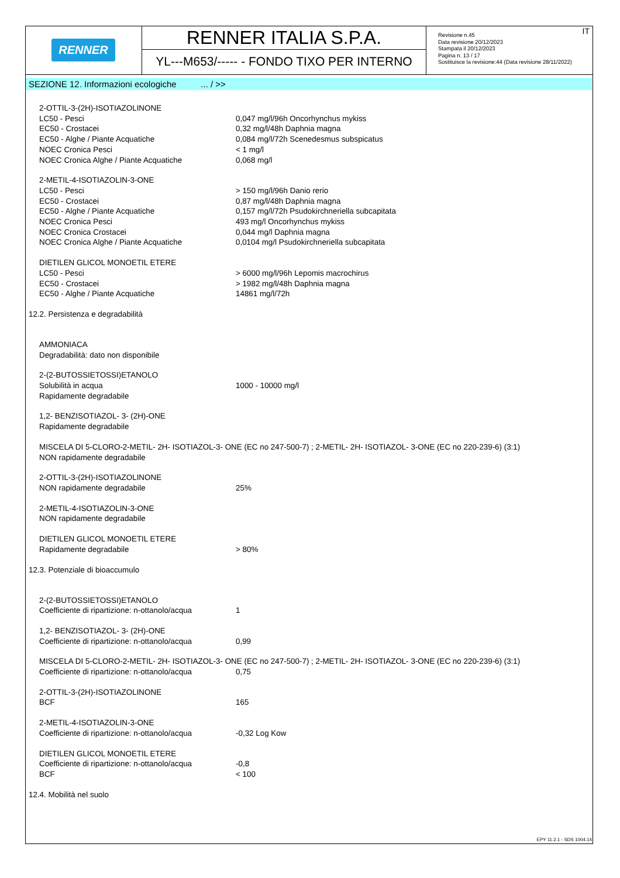RENNER
RENNER ITALIA S.P.A.
YL---M653/----- - FONDO TIXO PER INTERNO
Revisione n.45
Data revisione 20/12/2023
Stampata il 20/12/2023
Pagina n. 13 / 17
Sostituisce la revisione:44 (Data revisione 28/11/2022)
IT
SEZIONE 12. Informazioni ecologiche ... / >>
| 2-OTTIL-3-(2H)-ISOTIAZOLINONE | |
| LC50 - Pesci | 0,047 mg/l/96h Oncorhynchus mykiss |
| EC50 - Crostacei | 0,32 mg/l/48h Daphnia magna |
| EC50 - Alghe / Piante Acquatiche | 0,084 mg/l/72h Scenedesmus subspicatus |
| NOEC Cronica Pesci | < 1 mg/l |
| NOEC Cronica Alghe / Piante Acquatiche | 0,068 mg/l |
| 2-METIL-4-ISOTIAZOLIN-3-ONE | |
| LC50 - Pesci | > 150 mg/l/96h Danio rerio |
| EC50 - Crostacei | 0,87 mg/l/48h Daphnia magna |
| EC50 - Alghe / Piante Acquatiche | 0,157 mg/l/72h Psudokirchneriella subcapitata |
| NOEC Cronica Pesci | 493 mg/l Oncorhynchus mykiss |
| NOEC Cronica Crostacei | 0,044 mg/l Daphnia magna |
| NOEC Cronica Alghe / Piante Acquatiche | 0,0104 mg/l Psudokirchneriella subcapitata |
| DIETILEN GLICOL MONOETIL ETERE | |
| LC50 - Pesci | > 6000 mg/l/96h Lepomis macrochirus |
| EC50 - Crostacei | > 1982 mg/l/48h Daphnia magna |
| EC50 - Alghe / Piante Acquatiche | 14861 mg/l/72h |
12.2. Persistenza e degradabilità
| AMMONIACA | |
| Degradabilità: dato non disponibile | |
| 2-(2-BUTOSSIETOSSI)ETANOLO | |
| Solubilità in acqua | 1000 - 10000 mg/l |
| Rapidamente degradabile | |
| 1,2- BENZISOTIAZOL- 3- (2H)-ONE | |
| Rapidamente degradabile | |
| MISCELA DI 5-CLORO-2-METIL- 2H- ISOTIAZOL-3- ONE (EC no 247-500-7) ; 2-METIL- 2H- ISOTIAZOL- 3-ONE (EC no 220-239-6) (3:1) | |
| NON rapidamente degradabile | |
| 2-OTTIL-3-(2H)-ISOTIAZOLINONE | |
| NON rapidamente degradabile | 25% |
| 2-METIL-4-ISOTIAZOLIN-3-ONE | |
| NON rapidamente degradabile | |
| DIETILEN GLICOL MONOETIL ETERE | |
| Rapidamente degradabile | > 80% |
12.3. Potenziale di bioaccumulo
| 2-(2-BUTOSSIETOSSI)ETANOLO | |
| Coefficiente di ripartizione: n-ottanolo/acqua | 1 |
| 1,2- BENZISOTIAZOL- 3- (2H)-ONE | |
| Coefficiente di ripartizione: n-ottanolo/acqua | 0,99 |
| MISCELA DI 5-CLORO-2-METIL- 2H- ISOTIAZOL-3- ONE (EC no 247-500-7) ; 2-METIL- 2H- ISOTIAZOL- 3-ONE (EC no 220-239-6) (3:1) | |
| Coefficiente di ripartizione: n-ottanolo/acqua | 0,75 |
| 2-OTTIL-3-(2H)-ISOTIAZOLINONE | |
| BCF | 165 |
| 2-METIL-4-ISOTIAZOLIN-3-ONE | |
| Coefficiente di ripartizione: n-ottanolo/acqua | -0,32 Log Kow |
| DIETILEN GLICOL MONOETIL ETERE | |
| Coefficiente di ripartizione: n-ottanolo/acqua | -0,8 |
| BCF | < 100 |
12.4. Mobilità nel suolo
EPY 11.2.1 - SDS 1004.14